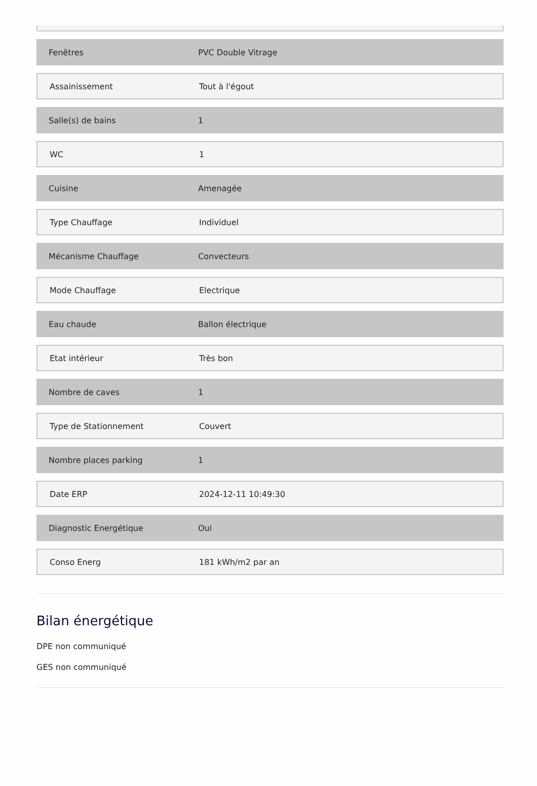Fenêtres PVC Double Vitrage
Assainissement Tout à l'égout
Salle(s) de bains 1
WC 1
Cuisine Amenagée
Type Chauffage Individuel
Mécanisme Chauffage Convecteurs
Mode Chauffage Electrique
Eau chaude Ballon électrique
Etat intérieur Très bon
Nombre de caves 1
Type de Stationnement Couvert
Nombre places parking 1
Date ERP 2024-12-11 10:49:30
Diagnostic Energétique Oui
Conso Energ 181 kWh/m2 par an
Bilan énergétique
DPE non communiqué
GES non communiqué